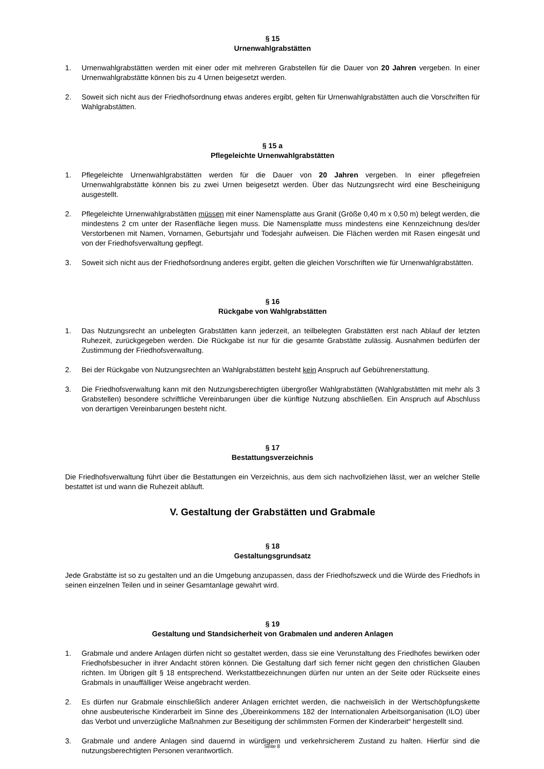§ 15
Urnenwahlgrabstätten
1. Urnenwahlgrabstätten werden mit einer oder mit mehreren Grabstellen für die Dauer von 20 Jahren vergeben. In einer Urnenwahlgrabstätte können bis zu 4 Urnen beigesetzt werden.
2. Soweit sich nicht aus der Friedhofsordnung etwas anderes ergibt, gelten für Urnenwahlgrabstätten auch die Vorschriften für Wahlgrabstätten.
§ 15 a
Pflegeleichte Urnenwahlgrabstätten
1. Pflegeleichte Urnenwahlgrabstätten werden für die Dauer von 20 Jahren vergeben. In einer pflegefreien Urnenwahlgrabstätte können bis zu zwei Urnen beigesetzt werden. Über das Nutzungsrecht wird eine Bescheinigung ausgestellt.
2. Pflegeleichte Urnenwahlgrabstätten müssen mit einer Namensplatte aus Granit (Größe 0,40 m x 0,50 m) belegt werden, die mindestens 2 cm unter der Rasenfläche liegen muss. Die Namensplatte muss mindestens eine Kennzeichnung des/der Verstorbenen mit Namen, Vornamen, Geburtsjahr und Todesjahr aufweisen. Die Flächen werden mit Rasen eingesät und von der Friedhofsverwaltung gepflegt.
3. Soweit sich nicht aus der Friedhofsordnung anderes ergibt, gelten die gleichen Vorschriften wie für Urnenwahlgrabstätten.
§ 16
Rückgabe von Wahlgrabstätten
1. Das Nutzungsrecht an unbelegten Grabstätten kann jederzeit, an teilbelegten Grabstätten erst nach Ablauf der letzten Ruhezeit, zurückgegeben werden. Die Rückgabe ist nur für die gesamte Grabstätte zulässig. Ausnahmen bedürfen der Zustimmung der Friedhofsverwaltung.
2. Bei der Rückgabe von Nutzungsrechten an Wahlgrabstätten besteht kein Anspruch auf Gebührenerstattung.
3. Die Friedhofsverwaltung kann mit den Nutzungsberechtigten übergroßer Wahlgrabstätten (Wahlgrabstätten mit mehr als 3 Grabstellen) besondere schriftliche Vereinbarungen über die künftige Nutzung abschließen. Ein Anspruch auf Abschluss von derartigen Vereinbarungen besteht nicht.
§ 17
Bestattungsverzeichnis
Die Friedhofsverwaltung führt über die Bestattungen ein Verzeichnis, aus dem sich nachvollziehen lässt, wer an welcher Stelle bestattet ist und wann die Ruhezeit abläuft.
V. Gestaltung der Grabstätten und Grabmale
§ 18
Gestaltungsgrundsatz
Jede Grabstätte ist so zu gestalten und an die Umgebung anzupassen, dass der Friedhofszweck und die Würde des Friedhofs in seinen einzelnen Teilen und in seiner Gesamtanlage gewahrt wird.
§ 19
Gestaltung und Standsicherheit von Grabmalen und anderen Anlagen
1. Grabmale und andere Anlagen dürfen nicht so gestaltet werden, dass sie eine Verunstaltung des Friedhofes bewirken oder Friedhofsbesucher in ihrer Andacht stören können. Die Gestaltung darf sich ferner nicht gegen den christlichen Glauben richten. Im Übrigen gilt § 18 entsprechend. Werkstattbezeichnungen dürfen nur unten an der Seite oder Rückseite eines Grabmals in unauffälliger Weise angebracht werden.
2. Es dürfen nur Grabmale einschließlich anderer Anlagen errichtet werden, die nachweislich in der Wertschöpfungskette ohne ausbeuterische Kinderarbeit im Sinne des „Übereinkommens 182 der Internationalen Arbeitsorganisation (ILO) über das Verbot und unverzügliche Maßnahmen zur Beseitigung der schlimmsten Formen der Kinderarbeit“ hergestellt sind.
3. Grabmale und andere Anlagen sind dauernd in würdigem und verkehrsicherem Zustand zu halten. Hierfür sind die nutzungsberechtigten Personen verantwortlich.
Seite 8